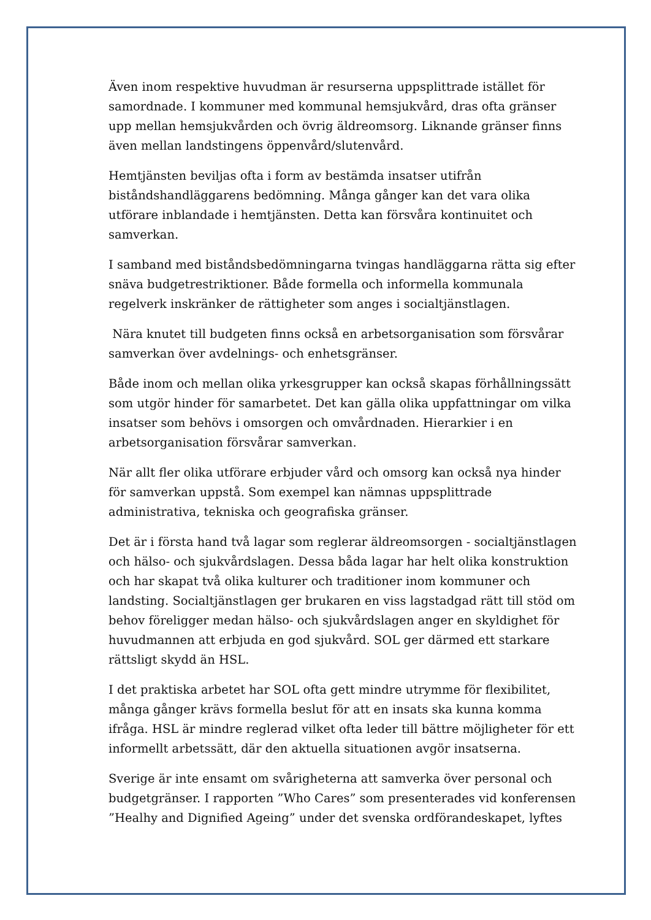Även inom respektive huvudman är resurserna uppsplittrade istället för samordnade. I kommuner med kommunal hemsjukvård, dras ofta gränser upp mellan hemsjukvården och övrig äldreomsorg. Liknande gränser finns även mellan landstingens öppenvård/slutenvård.
Hemtjänsten beviljas ofta i form av bestämda insatser utifrån biståndshandläggarens bedömning. Många gånger kan det vara olika utförare inblandade i hemtjänsten. Detta kan försvåra kontinuitet och samverkan.
I samband med biståndsbedömningarna tvingas handläggarna rätta sig efter snäva budgetrestriktioner. Både formella och informella kommunala regelverk inskränker de rättigheter som anges i socialtjänstlagen.
Nära knutet till budgeten finns också en arbetsorganisation som försvårar samverkan över avdelnings- och enhetsgränser.
Både inom och mellan olika yrkesgrupper kan också skapas förhållningssätt som utgör hinder för samarbetet. Det kan gälla olika uppfattningar om vilka insatser som behövs i omsorgen och omvårdnaden. Hierarkier i en arbetsorganisation försvårar samverkan.
När allt fler olika utförare erbjuder vård och omsorg kan också nya hinder för samverkan uppstå. Som exempel kan nämnas uppsplittrade administrativa, tekniska och geografiska gränser.
Det är i första hand två lagar som reglerar äldreomsorgen - socialtjänstlagen och hälso- och sjukvårdslagen. Dessa båda lagar har helt olika konstruktion och har skapat två olika kulturer och traditioner inom kommuner och landsting. Socialtjänstlagen ger brukaren en viss lagstadgad rätt till stöd om behov föreligger medan hälso- och sjukvårdslagen anger en skyldighet för huvudmannen att erbjuda en god sjukvård. SOL ger därmed ett starkare rättsligt skydd än HSL.
I det praktiska arbetet har SOL ofta gett mindre utrymme för flexibilitet, många gånger krävs formella beslut för att en insats ska kunna komma ifråga. HSL är mindre reglerad vilket ofta leder till bättre möjligheter för ett informellt arbetssätt, där den aktuella situationen avgör insatserna.
Sverige är inte ensamt om svårigheterna att samverka över personal och budgetgränser. I rapporten ”Who Cares” som presenterades vid konferensen ”Healhy and Dignified Ageing” under det svenska ordförandeskapet, lyftes